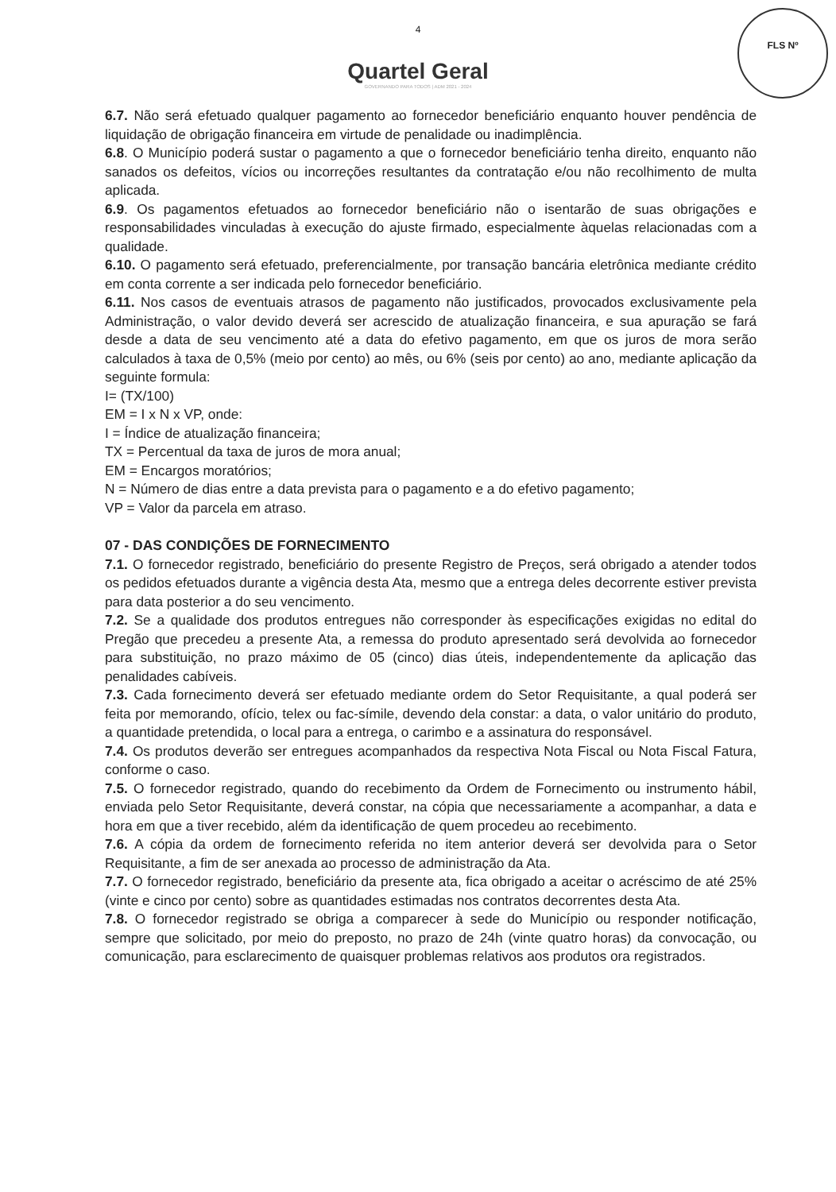FLS Nº
4
Quartel Geral
GOVERNANDO PARA TODOS | ADM 2021 - 2024
6.7. Não será efetuado qualquer pagamento ao fornecedor beneficiário enquanto houver pendência de liquidação de obrigação financeira em virtude de penalidade ou inadimplência.
6.8. O Município poderá sustar o pagamento a que o fornecedor beneficiário tenha direito, enquanto não sanados os defeitos, vícios ou incorreções resultantes da contratação e/ou não recolhimento de multa aplicada.
6.9. Os pagamentos efetuados ao fornecedor beneficiário não o isentarão de suas obrigações e responsabilidades vinculadas à execução do ajuste firmado, especialmente àquelas relacionadas com a qualidade.
6.10. O pagamento será efetuado, preferencialmente, por transação bancária eletrônica mediante crédito em conta corrente a ser indicada pelo fornecedor beneficiário.
6.11. Nos casos de eventuais atrasos de pagamento não justificados, provocados exclusivamente pela Administração, o valor devido deverá ser acrescido de atualização financeira, e sua apuração se fará desde a data de seu vencimento até a data do efetivo pagamento, em que os juros de mora serão calculados à taxa de 0,5% (meio por cento) ao mês, ou 6% (seis por cento) ao ano, mediante aplicação da seguinte formula:
I= (TX/100)
EM = I x N x VP, onde:
I = Índice de atualização financeira;
TX = Percentual da taxa de juros de mora anual;
EM = Encargos moratórios;
N = Número de dias entre a data prevista para o pagamento e a do efetivo pagamento;
VP = Valor da parcela em atraso.
07 - DAS CONDIÇÕES DE FORNECIMENTO
7.1. O fornecedor registrado, beneficiário do presente Registro de Preços, será obrigado a atender todos os pedidos efetuados durante a vigência desta Ata, mesmo que a entrega deles decorrente estiver prevista para data posterior a do seu vencimento.
7.2. Se a qualidade dos produtos entregues não corresponder às especificações exigidas no edital do Pregão que precedeu a presente Ata, a remessa do produto apresentado será devolvida ao fornecedor para substituição, no prazo máximo de 05 (cinco) dias úteis, independentemente da aplicação das penalidades cabíveis.
7.3. Cada fornecimento deverá ser efetuado mediante ordem do Setor Requisitante, a qual poderá ser feita por memorando, ofício, telex ou fac-símile, devendo dela constar: a data, o valor unitário do produto, a quantidade pretendida, o local para a entrega, o carimbo e a assinatura do responsável.
7.4. Os produtos deverão ser entregues acompanhados da respectiva Nota Fiscal ou Nota Fiscal Fatura, conforme o caso.
7.5. O fornecedor registrado, quando do recebimento da Ordem de Fornecimento ou instrumento hábil, enviada pelo Setor Requisitante, deverá constar, na cópia que necessariamente a acompanhar, a data e hora em que a tiver recebido, além da identificação de quem procedeu ao recebimento.
7.6. A cópia da ordem de fornecimento referida no item anterior deverá ser devolvida para o Setor Requisitante, a fim de ser anexada ao processo de administração da Ata.
7.7. O fornecedor registrado, beneficiário da presente ata, fica obrigado a aceitar o acréscimo de até 25% (vinte e cinco por cento) sobre as quantidades estimadas nos contratos decorrentes desta Ata.
7.8. O fornecedor registrado se obriga a comparecer à sede do Município ou responder notificação, sempre que solicitado, por meio do preposto, no prazo de 24h (vinte quatro horas) da convocação, ou comunicação, para esclarecimento de quaisquer problemas relativos aos produtos ora registrados.